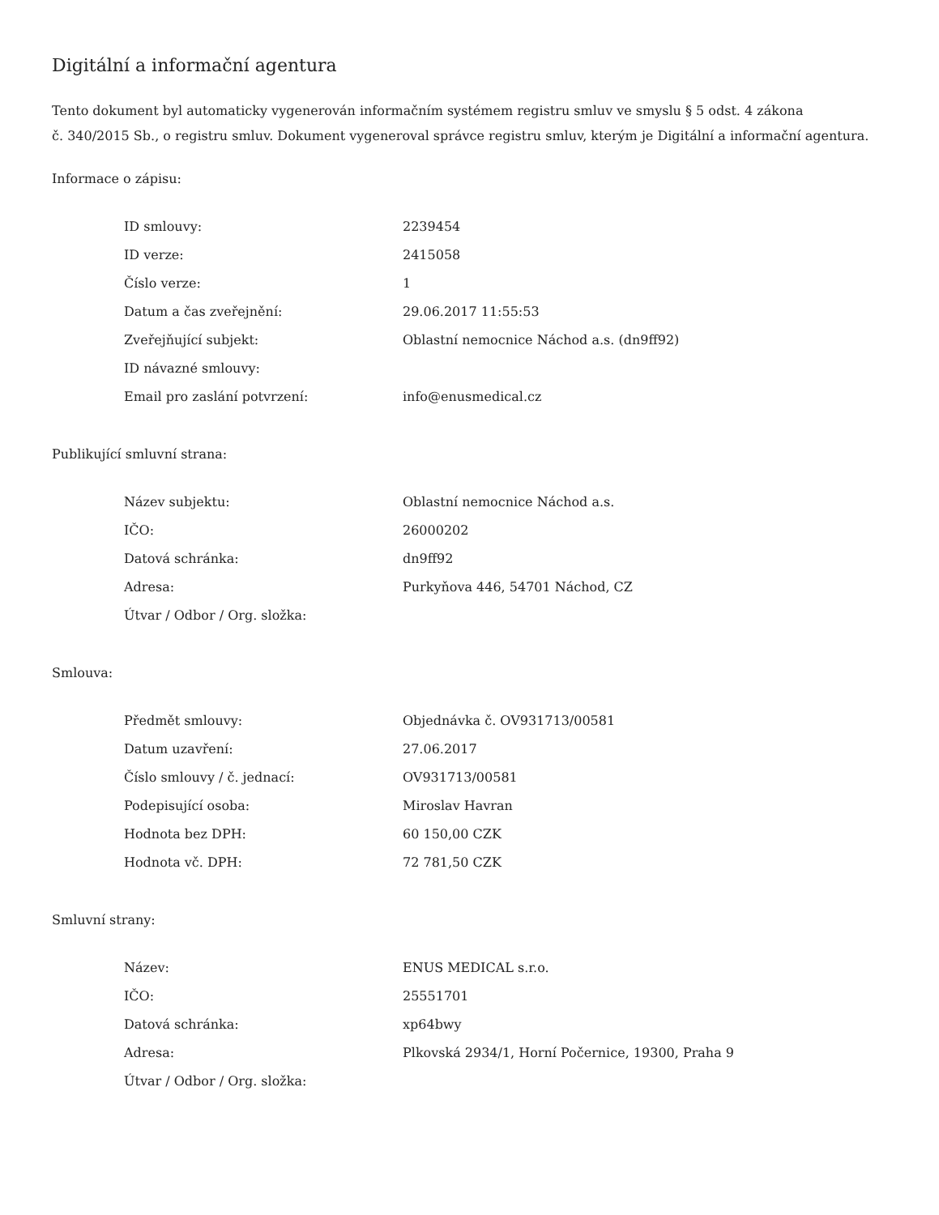Digitální a informační agentura
Tento dokument byl automaticky vygenerován informačním systémem registru smluv ve smyslu § 5 odst. 4 zákona
č. 340/2015 Sb., o registru smluv. Dokument vygeneroval správce registru smluv, kterým je Digitální a informační agentura.
Informace o zápisu:
| ID smlouvy: | 2239454 |
| ID verze: | 2415058 |
| Číslo verze: | 1 |
| Datum a čas zveřejnění: | 29.06.2017 11:55:53 |
| Zveřejňující subjekt: | Oblastní nemocnice Náchod a.s. (dn9ff92) |
| ID návazné smlouvy: | |
| Email pro zaslání potvrzení: | info@enusmedical.cz |
Publikující smluvní strana:
| Název subjektu: | Oblastní nemocnice Náchod a.s. |
| IČO: | 26000202 |
| Datová schránka: | dn9ff92 |
| Adresa: | Purkyňova 446, 54701 Náchod, CZ |
| Útvar / Odbor / Org. složka: | |
Smlouva:
| Předmět smlouvy: | Objednávka č. OV931713/00581 |
| Datum uzavření: | 27.06.2017 |
| Číslo smlouvy / č. jednací: | OV931713/00581 |
| Podepisující osoba: | Miroslav Havran |
| Hodnota bez DPH: | 60 150,00 CZK |
| Hodnota vč. DPH: | 72 781,50 CZK |
Smluvní strany:
| Název: | ENUS MEDICAL s.r.o. |
| IČO: | 25551701 |
| Datová schránka: | xp64bwy |
| Adresa: | Plkovská 2934/1, Horní Počernice, 19300, Praha 9 |
| Útvar / Odbor / Org. složka: | |